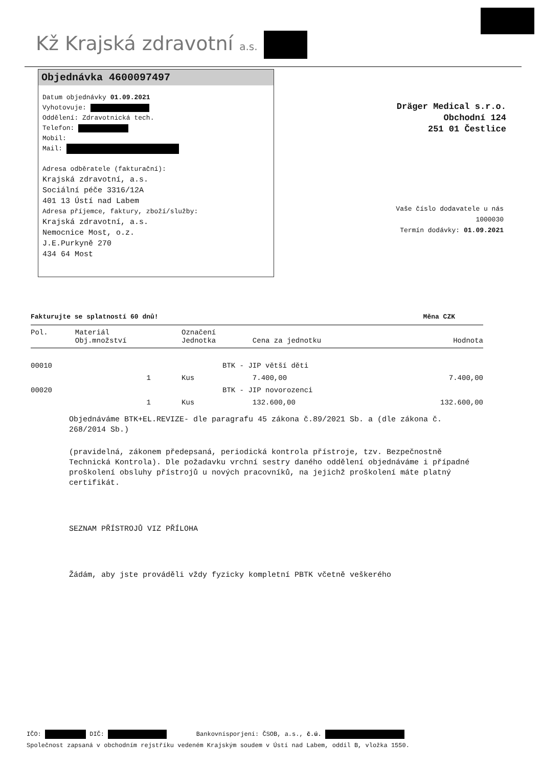Kž Krajská zdravotní a.s.
Objednávka 4600097497
Datum objednávky 01.09.2021
Vyhotovuje:
Oddělení: Zdravotnická tech.
Telefon:
Mobil:
Mail:
Adresa odběratele (fakturační):
Krajská zdravotní, a.s.
Sociální péče 3316/12A
401 13 Ústí nad Labem
Adresa příjemce, faktury, zboží/služby:
Krajská zdravotní, a.s.
Nemocnice Most, o.z.
J.E.Purkyně 270
434 64 Most
Dräger Medical s.r.o.
Obchodní 124
251 01 Čestlice
Vaše číslo dodavatele u nás
1000030
Termín dodávky: 01.09.2021
Fakturujte se splatností 60 dnů! Měna CZK
| Pol. | Materiál Obj.množství | Označení Jednotka | Cena za jednotku | Hodnota |
| --- | --- | --- | --- | --- |
| 00010 | | BTK - JIP větší děti | | |
| | 1 | Kus | 7.400,00 | 7.400,00 |
| 00020 | | BTK - JIP novorozenci | | |
| | 1 | Kus | 132.600,00 | 132.600,00 |
Objednáváme BTK+EL.REVIZE- dle paragrafu 45 zákona č.89/2021 Sb. a (dle zákona č. 268/2014 Sb.)
(pravidelná, zákonem předepsaná, periodická kontrola přístroje, tzv. Bezpečnostně Technická Kontrola). Dle požadavku vrchní sestry daného oddělení objednáváme i případné proškolení obsluhy přístrojů u nových pracovníků, na jejichž proškolení máte platný certifikát.
SEZNAM PŘÍSTROJŮ VIZ PŘÍLOHA
Žádám, aby jste prováděli vždy fyzicky kompletní PBTK včetně veškerého
IČO: DIČ: Bankovnísporjení: ČSOB, a.s., č.ú.
Společnost zapsaná v obchodním rejstříku vedeném Krajským soudem v Ústí nad Labem, oddíl B, vložka 1550.